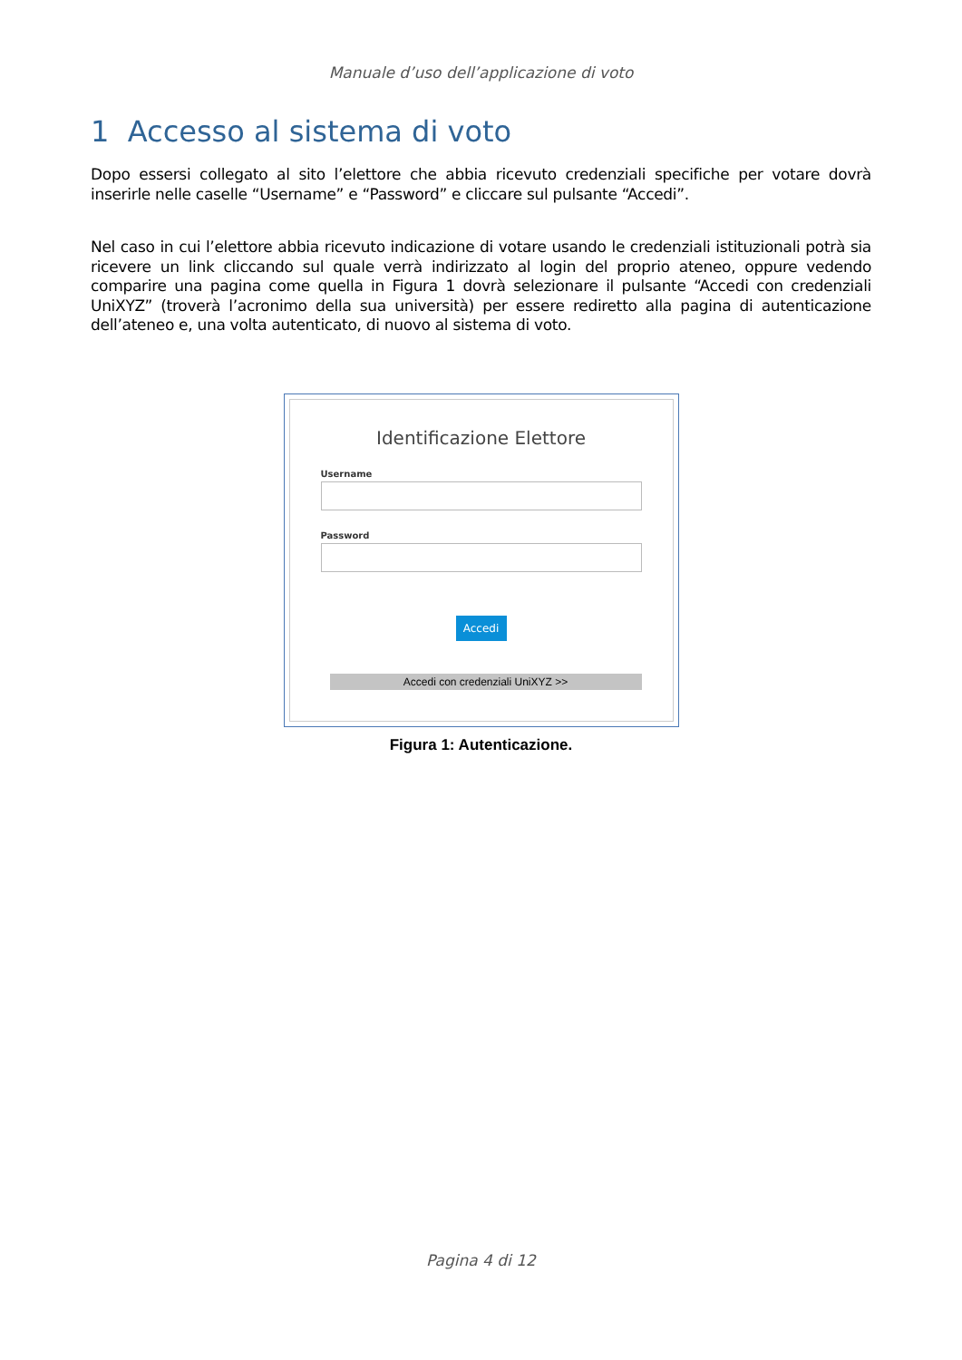Manuale d’uso dell’applicazione di voto
1 Accesso al sistema di voto
Dopo essersi collegato al sito l’elettore che abbia ricevuto credenziali specifiche per votare dovrà inserirle nelle caselle “Username” e “Password” e cliccare sul pulsante “Accedi”.
Nel caso in cui l’elettore abbia ricevuto indicazione di votare usando le credenziali istituzionali potrà sia ricevere un link cliccando sul quale verrà indirizzato al login del proprio ateneo, oppure vedendo comparire una pagina come quella in Figura 1 dovrà selezionare il pulsante “Accedi con credenziali UniXYZ” (troverà l’acronimo della sua università) per essere rediretto alla pagina di autenticazione dell’ateneo e, una volta autenticato, di nuovo al sistema di voto.
Identificazione Elettore
Username
Password
Accedi
Accedi con credenziali UniXYZ >>
Figura 1: Autenticazione.
Pagina 4 di 12